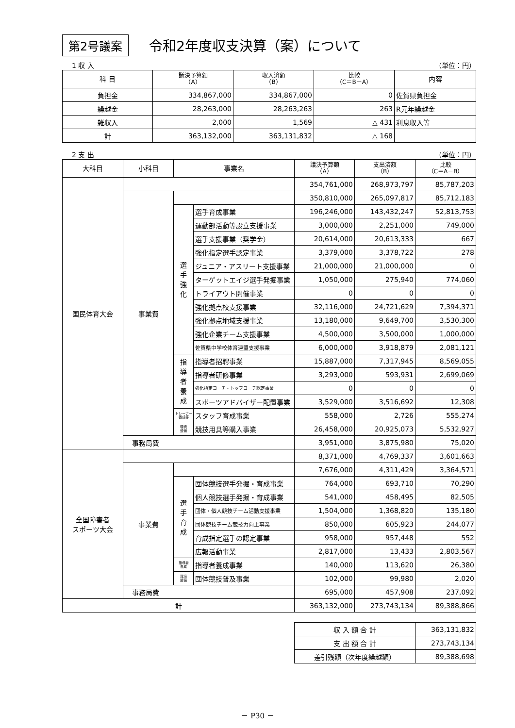第2号議案 令和2年度収支決算（案）について
1 収 入 （単位：円）
| 科 目 | 議決予算額 （A） | 収入済額 （B） | 比較 （C＝B－A） | 内容 |
| --- | --- | --- | --- | --- |
| 負担金 | 334,867,000 | 334,867,000 | 0 | 佐賀県負担金 |
| 繰越金 | 28,263,000 | 28,263,263 | 263 | R元年繰越金 |
| 雑収入 | 2,000 | 1,569 | △ 431 | 利息収入等 |
| 計 | 363,132,000 | 363,131,832 | △ 168 | |
2 支 出 （単位：円）
| 大科目 | 小科目 | 事業名 | | 議決予算額 （A） | 支出済額 （B） | 比較 （C＝A－B） |
| --- | --- | --- | --- | --- | --- | --- |
| 国民体育大会 | | | | 354,761,000 | 268,973,797 | 85,787,203 |
| | 事業費 | | | 350,810,000 | 265,097,817 | 85,712,183 |
| | | 選 手 強 化 | 選手育成事業 | 196,246,000 | 143,432,247 | 52,813,753 |
| | | | 運動部活動等設立支援事業 | 3,000,000 | 2,251,000 | 749,000 |
| | | | 選手支援事業（奨学金） | 20,614,000 | 20,613,333 | 667 |
| | | | 強化指定選手認定事業 | 3,379,000 | 3,378,722 | 278 |
| | | | ジュニア・アスリート支援事業 | 21,000,000 | 21,000,000 | 0 |
| | | | ターゲットエイジ選手発掘事業 | 1,050,000 | 275,940 | 774,060 |
| | | | トライアウト開催事業 | 0 | 0 | 0 |
| | | | 強化拠点校支援事業 | 32,116,000 | 24,721,629 | 7,394,371 |
| | | | 強化拠点地域支援事業 | 13,180,000 | 9,649,700 | 3,530,300 |
| | | | 強化企業チーム支援事業 | 4,500,000 | 3,500,000 | 1,000,000 |
| | | | 佐賀県中学校体育連盟支援事業 | 6,000,000 | 3,918,879 | 2,081,121 |
| | | 指 導 者 養 成 | 指導者招聘事業 | 15,887,000 | 7,317,945 | 8,569,055 |
| | | | 指導者研修事業 | 3,293,000 | 593,931 | 2,699,069 |
| | | | 強化指定コーチ・トップコーチ認定事業 | 0 | 0 | 0 |
| | | | スポーツアドバイザー配置事業 | 3,529,000 | 3,516,692 | 12,308 |
| | | トレーナー 養成等 | スタッフ育成事業 | 558,000 | 2,726 | 555,274 |
| | | 環境 整備 | 競技用具等購入事業 | 26,458,000 | 20,925,073 | 5,532,927 |
| | 事務局費 | | | 3,951,000 | 3,875,980 | 75,020 |
| 全国障害者 スポーツ大会 | | | | 8,371,000 | 4,769,337 | 3,601,663 |
| | 事業費 | | | 7,676,000 | 4,311,429 | 3,364,571 |
| | | 選 手 育 成 | 団体競技選手発掘・育成事業 | 764,000 | 693,710 | 70,290 |
| | | | 個人競技選手発掘・育成事業 | 541,000 | 458,495 | 82,505 |
| | | | 団体・個人競技チーム活動支援事業 | 1,504,000 | 1,368,820 | 135,180 |
| | | | 団体競技チーム競技力向上事業 | 850,000 | 605,923 | 244,077 |
| | | | 育成指定選手の認定事業 | 958,000 | 957,448 | 552 |
| | | | 広報活動事業 | 2,817,000 | 13,433 | 2,803,567 |
| | | 指導者 養成 | 指導者養成事業 | 140,000 | 113,620 | 26,380 |
| | | 環境 整備 | 団体競技普及事業 | 102,000 | 99,980 | 2,020 |
| | 事務局費 | | | 695,000 | 457,908 | 237,092 |
| 計 | | | | 363,132,000 | 273,743,134 | 89,388,866 |
| 収 入 額 合 計 | 363,131,832 |
| 支 出 額 合 計 | 273,743,134 |
| 差引残額（次年度繰越額） | 89,388,698 |
－ P30 －